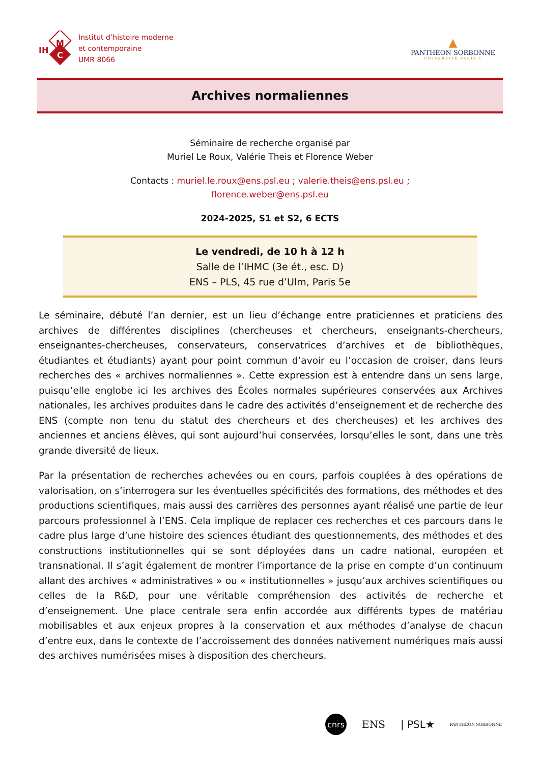M
C
IH
Institut d’histoire moderne
et contemporaine
UMR 8066
▲
PANTHÉON SORBONNE
UNIVERSITÉ PARIS 1
Archives normaliennes
Séminaire de recherche organisé par
Muriel Le Roux, Valérie Theis et Florence Weber
Contacts : muriel.le.roux@ens.psl.eu ; valerie.theis@ens.psl.eu ;
florence.weber@ens.psl.eu
2024-2025, S1 et S2, 6 ECTS
Le vendredi, de 10 h à 12 h
Salle de l’IHMC (3e ét., esc. D)
ENS – PLS, 45 rue d’Ulm, Paris 5e
Le séminaire, débuté l’an dernier, est un lieu d’échange entre praticiennes et praticiens des archives de différentes disciplines (chercheuses et chercheurs, enseignants-chercheurs, enseignantes-chercheuses, conservateurs, conservatrices d’archives et de bibliothèques, étudiantes et étudiants) ayant pour point commun d’avoir eu l’occasion de croiser, dans leurs recherches des « archives normaliennes ». Cette expression est à entendre dans un sens large, puisqu’elle englobe ici les archives des Écoles normales supérieures conservées aux Archives nationales, les archives produites dans le cadre des activités d’enseignement et de recherche des ENS (compte non tenu du statut des chercheurs et des chercheuses) et les archives des anciennes et anciens élèves, qui sont aujourd’hui conservées, lorsqu’elles le sont, dans une très grande diversité de lieux.
Par la présentation de recherches achevées ou en cours, parfois couplées à des opérations de valorisation, on s’interrogera sur les éventuelles spécificités des formations, des méthodes et des productions scientifiques, mais aussi des carrières des personnes ayant réalisé une partie de leur parcours professionnel à l’ENS. Cela implique de replacer ces recherches et ces parcours dans le cadre plus large d’une histoire des sciences étudiant des questionnements, des méthodes et des constructions institutionnelles qui se sont déployées dans un cadre national, européen et transnational. Il s’agit également de montrer l’importance de la prise en compte d’un continuum allant des archives « administratives » ou « institutionnelles » jusqu’aux archives scientifiques ou celles de la R&D, pour une véritable compréhension des activités de recherche et d’enseignement. Une place centrale sera enfin accordée aux différents types de matériau mobilisables et aux enjeux propres à la conservation et aux méthodes d’analyse de chacun d’entre eux, dans le contexte de l’accroissement des données nativement numériques mais aussi des archives numérisées mises à disposition des chercheurs.
cnrs ENS | PSL★ PANTHÉON SORBONNE